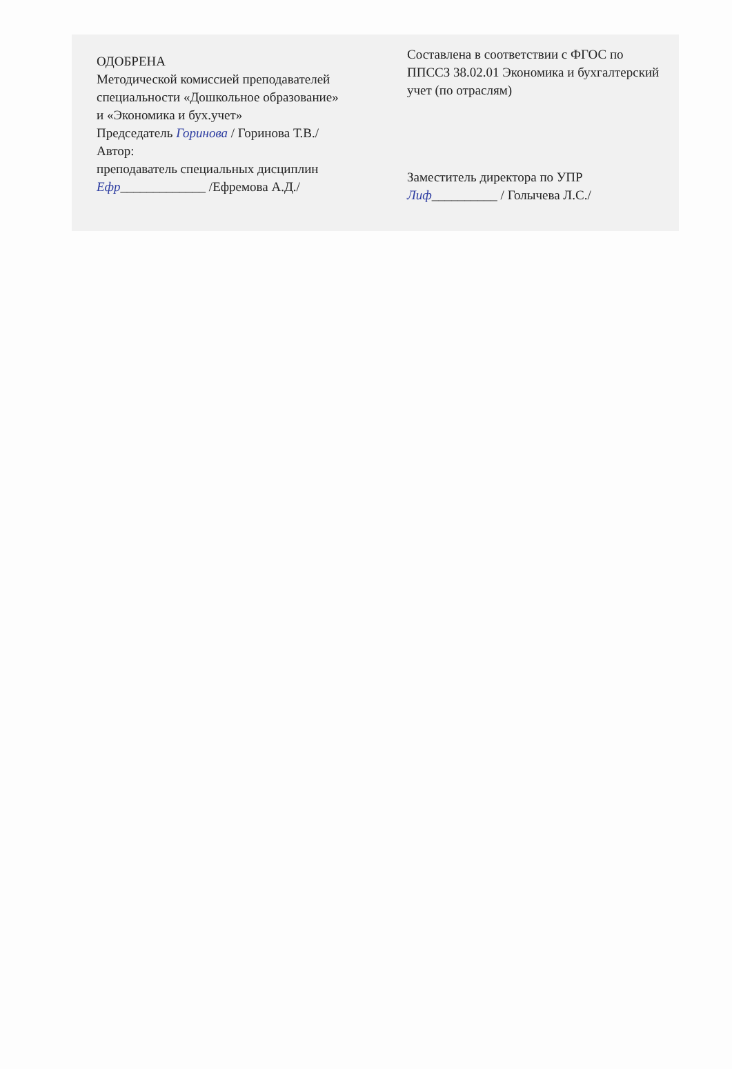ОДОБРЕНА
Методической комиссией преподавателей
специальности «Дошкольное образование»
и «Экономика и бух.учет»
Председатель Горинова / Горинова Т.В./
Автор:
преподаватель специальных дисциплин
Ефр_____________ /Ефремова А.Д./
Составлена в соответствии с ФГОС по
ППССЗ 38.02.01 Экономика и бухгалтерский
учет (по отраслям)
Заместитель директора по УПР
Лиф__________ / Голычева Л.С./